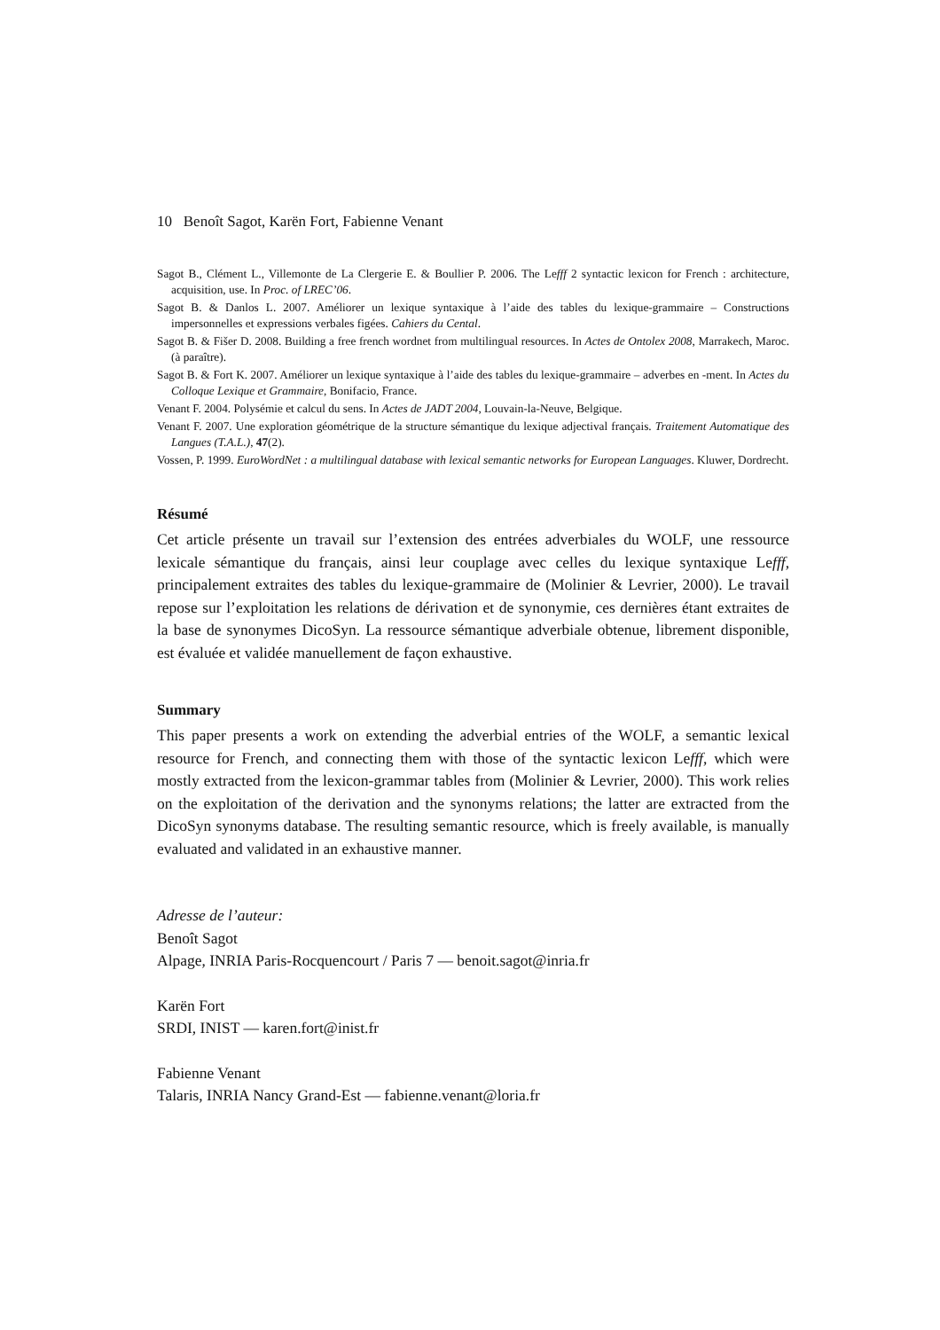10 Benoît Sagot, Karën Fort, Fabienne Venant
Sagot B., Clément L., Villemonte de La Clergerie E. & Boullier P. 2006. The Lefff 2 syntactic lexicon for French : architecture, acquisition, use. In Proc. of LREC’06.
Sagot B. & Danlos L. 2007. Améliorer un lexique syntaxique à l’aide des tables du lexique-grammaire – Constructions impersonnelles et expressions verbales figées. Cahiers du Cental.
Sagot B. & Fišer D. 2008. Building a free french wordnet from multilingual resources. In Actes de Ontolex 2008, Marrakech, Maroc. (à paraître).
Sagot B. & Fort K. 2007. Améliorer un lexique syntaxique à l’aide des tables du lexique-grammaire – adverbes en -ment. In Actes du Colloque Lexique et Grammaire, Bonifacio, France.
Venant F. 2004. Polysémie et calcul du sens. In Actes de JADT 2004, Louvain-la-Neuve, Belgique.
Venant F. 2007. Une exploration géométrique de la structure sémantique du lexique adjectival français. Traitement Automatique des Langues (T.A.L.), 47(2).
Vossen, P. 1999. EuroWordNet : a multilingual database with lexical semantic networks for European Languages. Kluwer, Dordrecht.
Résumé
Cet article présente un travail sur l’extension des entrées adverbiales du WOLF, une ressource lexicale sémantique du français, ainsi leur couplage avec celles du lexique syntaxique Lefff, principalement extraites des tables du lexique-grammaire de (Molinier & Levrier, 2000). Le travail repose sur l’exploitation les relations de dérivation et de synonymie, ces dernières étant extraites de la base de synonymes DicoSyn. La ressource sémantique adverbiale obtenue, librement disponible, est évaluée et validée manuellement de façon exhaustive.
Summary
This paper presents a work on extending the adverbial entries of the WOLF, a semantic lexical resource for French, and connecting them with those of the syntactic lexicon Lefff, which were mostly extracted from the lexicon-grammar tables from (Molinier & Levrier, 2000). This work relies on the exploitation of the derivation and the synonyms relations; the latter are extracted from the DicoSyn synonyms database. The resulting semantic resource, which is freely available, is manually evaluated and validated in an exhaustive manner.
Adresse de l’auteur:
Benoît Sagot
Alpage, INRIA Paris-Rocquencourt / Paris 7 — benoit.sagot@inria.fr
Karën Fort
SRDI, INIST — karen.fort@inist.fr
Fabienne Venant
Talaris, INRIA Nancy Grand-Est — fabienne.venant@loria.fr